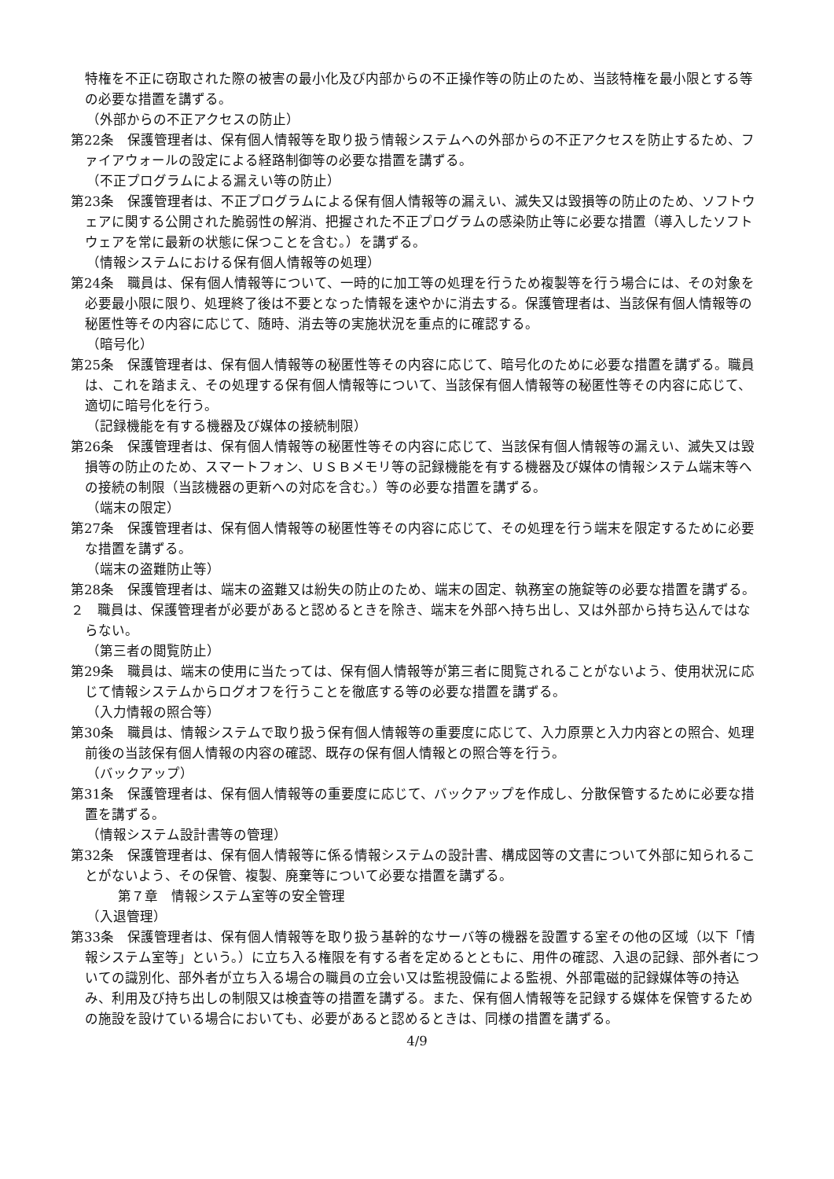特権を不正に窃取された際の被害の最小化及び内部からの不正操作等の防止のため、当該特権を最小限とする等の必要な措置を講ずる。
（外部からの不正アクセスの防止）
第22条　保護管理者は、保有個人情報等を取り扱う情報システムへの外部からの不正アクセスを防止するため、ファイアウォールの設定による経路制御等の必要な措置を講ずる。
（不正プログラムによる漏えい等の防止）
第23条　保護管理者は、不正プログラムによる保有個人情報等の漏えい、滅失又は毀損等の防止のため、ソフトウェアに関する公開された脆弱性の解消、把握された不正プログラムの感染防止等に必要な措置（導入したソフトウェアを常に最新の状態に保つことを含む。）を講ずる。
（情報システムにおける保有個人情報等の処理）
第24条　職員は、保有個人情報等について、一時的に加工等の処理を行うため複製等を行う場合には、その対象を必要最小限に限り、処理終了後は不要となった情報を速やかに消去する。保護管理者は、当該保有個人情報等の秘匿性等その内容に応じて、随時、消去等の実施状況を重点的に確認する。
（暗号化）
第25条　保護管理者は、保有個人情報等の秘匿性等その内容に応じて、暗号化のために必要な措置を講ずる。職員は、これを踏まえ、その処理する保有個人情報等について、当該保有個人情報等の秘匿性等その内容に応じて、適切に暗号化を行う。
（記録機能を有する機器及び媒体の接続制限）
第26条　保護管理者は、保有個人情報等の秘匿性等その内容に応じて、当該保有個人情報等の漏えい、滅失又は毀損等の防止のため、スマートフォン、ＵＳＢメモリ等の記録機能を有する機器及び媒体の情報システム端末等への接続の制限（当該機器の更新への対応を含む。）等の必要な措置を講ずる。
（端末の限定）
第27条　保護管理者は、保有個人情報等の秘匿性等その内容に応じて、その処理を行う端末を限定するために必要な措置を講ずる。
（端末の盗難防止等）
第28条　保護管理者は、端末の盗難又は紛失の防止のため、端末の固定、執務室の施錠等の必要な措置を講ずる。
２　職員は、保護管理者が必要があると認めるときを除き、端末を外部へ持ち出し、又は外部から持ち込んではならない。
（第三者の閲覧防止）
第29条　職員は、端末の使用に当たっては、保有個人情報等が第三者に閲覧されることがないよう、使用状況に応じて情報システムからログオフを行うことを徹底する等の必要な措置を講ずる。
（入力情報の照合等）
第30条　職員は、情報システムで取り扱う保有個人情報等の重要度に応じて、入力原票と入力内容との照合、処理前後の当該保有個人情報の内容の確認、既存の保有個人情報との照合等を行う。
（バックアップ）
第31条　保護管理者は、保有個人情報等の重要度に応じて、バックアップを作成し、分散保管するために必要な措置を講ずる。
（情報システム設計書等の管理）
第32条　保護管理者は、保有個人情報等に係る情報システムの設計書、構成図等の文書について外部に知られることがないよう、その保管、複製、廃棄等について必要な措置を講ずる。
第７章　情報システム室等の安全管理
（入退管理）
第33条　保護管理者は、保有個人情報等を取り扱う基幹的なサーバ等の機器を設置する室その他の区域（以下「情報システム室等」という。）に立ち入る権限を有する者を定めるとともに、用件の確認、入退の記録、部外者についての識別化、部外者が立ち入る場合の職員の立会い又は監視設備による監視、外部電磁的記録媒体等の持込み、利用及び持ち出しの制限又は検査等の措置を講ずる。また、保有個人情報等を記録する媒体を保管するための施設を設けている場合においても、必要があると認めるときは、同様の措置を講ずる。
4/9